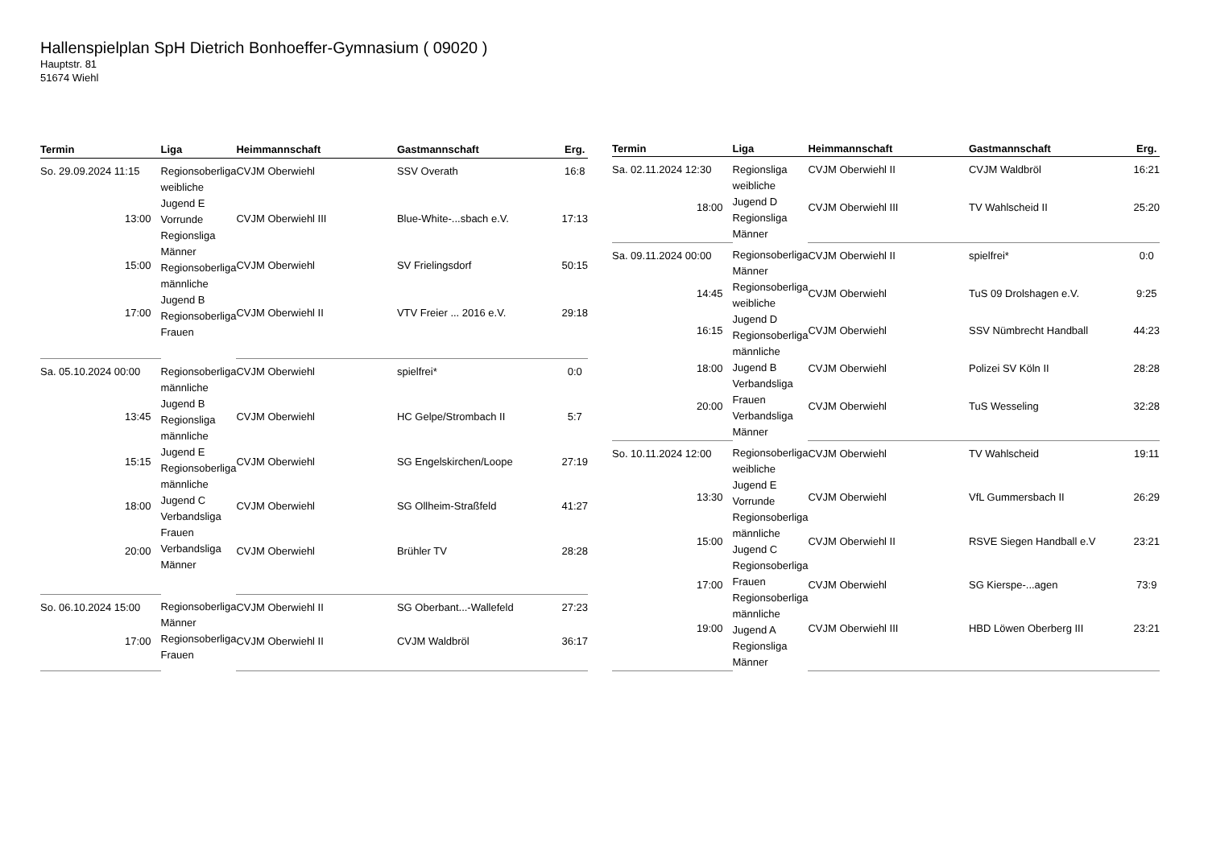Hallenspielplan SpH Dietrich Bonhoeffer-Gymnasium ( 09020 )
Hauptstr. 81
51674 Wiehl
| Termin | Liga | Heimmannschaft | Gastmannschaft | Erg. |
| --- | --- | --- | --- | --- |
| So. 29.09.2024 11:15 | Regionsoberliga weibliche Jugend E Vorrunde Regionsliga Männer Regionsoberliga männliche Jugend B Regionsoberliga Frauen | CVJM Oberwiehl | SSV Overath | 16:8 |
| 13:00 | | CVJM Oberwiehl III | Blue-White-...sbach e.V. | 17:13 |
| 15:00 | | CVJM Oberwiehl | SV Frielingsdorf | 50:15 |
| 17:00 | | CVJM Oberwiehl II | VTV Freier ... 2016 e.V. | 29:18 |
| Sa. 05.10.2024 00:00 | Regionsoberliga männliche Jugend B Regionsliga männliche Jugend E Regionsoberliga männliche Jugend C Verbandsliga Frauen Verbandsliga Männer | CVJM Oberwiehl | spielfrei* | 0:0 |
| 13:45 | | CVJM Oberwiehl | HC Gelpe/Strombach II | 5:7 |
| 15:15 | | CVJM Oberwiehl | SG Engelskirchen/Loope | 27:19 |
| 18:00 | | CVJM Oberwiehl | SG Ollheim-Straßfeld | 41:27 |
| 20:00 | | CVJM Oberwiehl | Brühler TV | 28:28 |
| So. 06.10.2024 15:00 | Regionsoberliga Männer Regionsoberliga Frauen | CVJM Oberwiehl II | SG Oberbant...-Wallefeld | 27:23 |
| 17:00 | | CVJM Oberwiehl II | CVJM Waldbröl | 36:17 |
| Termin | Liga | Heimmannschaft | Gastmannschaft | Erg. |
| --- | --- | --- | --- | --- |
| Sa. 02.11.2024 12:30 | Regionsliga weibliche Jugend D Regionsliga Männer | CVJM Oberwiehl II | CVJM Waldbröl | 16:21 |
| 18:00 | | CVJM Oberwiehl III | TV Wahlscheid II | 25:20 |
| Sa. 09.11.2024 00:00 | Regionsoberliga Männer Regionsoberliga weibliche Jugend D Regionsoberliga männliche Jugend B Verbandsliga Frauen Verbandsliga Männer | CVJM Oberwiehl II | spielfrei* | 0:0 |
| 14:45 | | CVJM Oberwiehl | TuS 09 Drolshagen e.V. | 9:25 |
| 16:15 | | CVJM Oberwiehl | SSV Nümbrecht Handball | 44:23 |
| 18:00 | | CVJM Oberwiehl | Polizei SV Köln II | 28:28 |
| 20:00 | | CVJM Oberwiehl | TuS Wesseling | 32:28 |
| So. 10.11.2024 12:00 | Regionsoberliga weibliche Jugend E Vorrunde Regionsoberliga männliche Jugend C Regionsoberliga Frauen Regionsoberliga männliche Jugend A Regionsliga Männer | CVJM Oberwiehl | TV Wahlscheid | 19:11 |
| 13:30 | | CVJM Oberwiehl | VfL Gummersbach II | 26:29 |
| 15:00 | | CVJM Oberwiehl II | RSVE Siegen Handball e.V | 23:21 |
| 17:00 | | CVJM Oberwiehl | SG Kierspe-...agen | 73:9 |
| 19:00 | | CVJM Oberwiehl III | HBD Löwen Oberberg III | 23:21 |